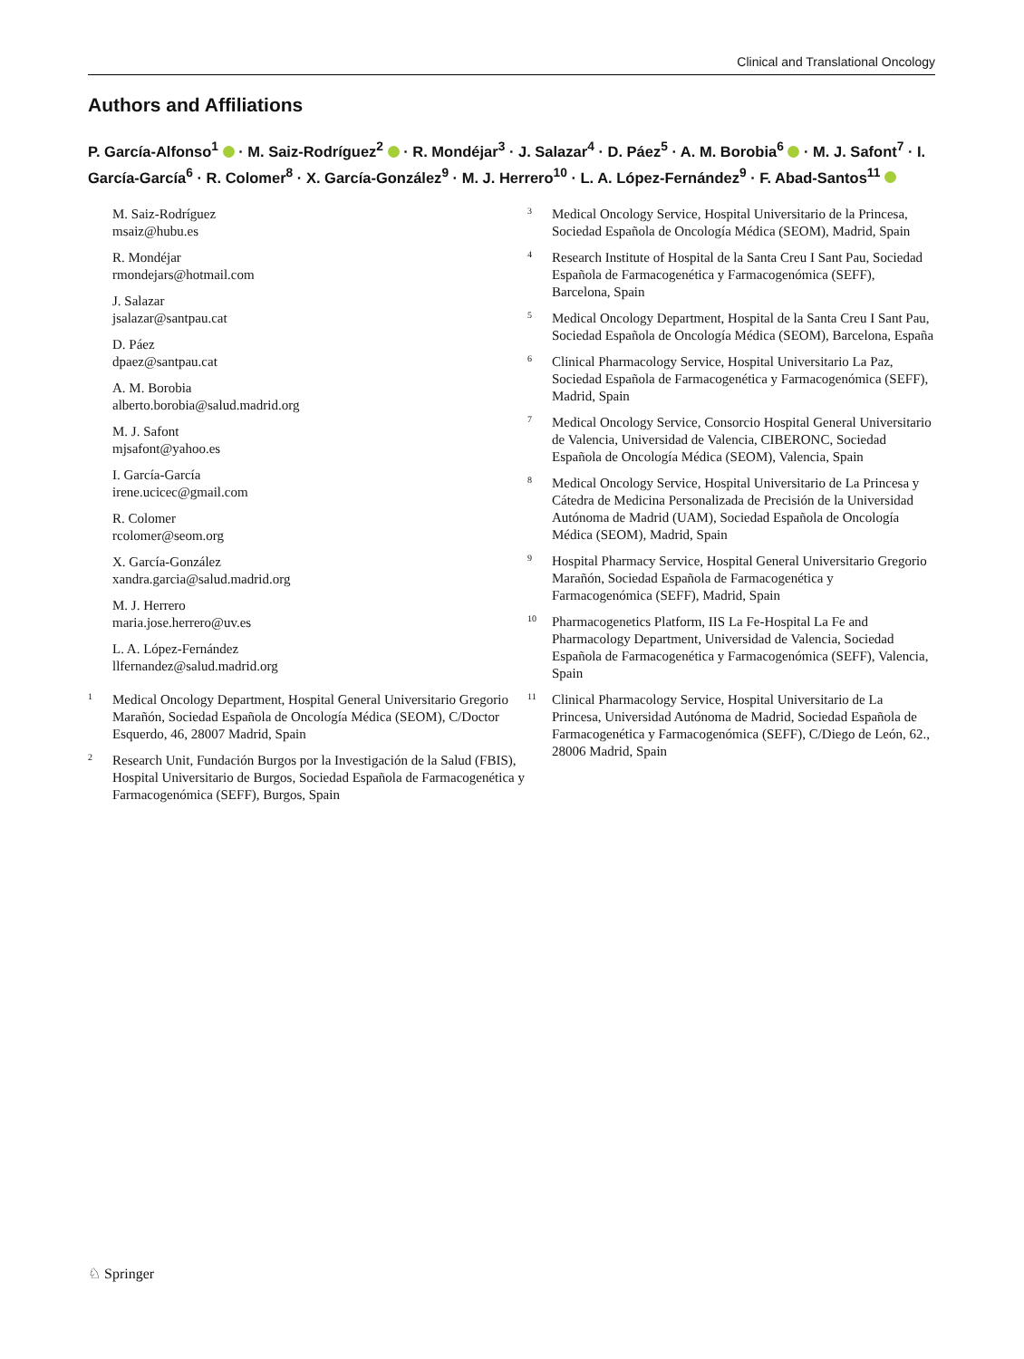Clinical and Translational Oncology
Authors and Affiliations
P. García-Alfonso<sup>1</sup> · M. Saiz-Rodríguez<sup>2</sup> · R. Mondéjar<sup>3</sup> · J. Salazar<sup>4</sup> · D. Páez<sup>5</sup> · A. M. Borobia<sup>6</sup> · M. J. Safont<sup>7</sup> · I. García-García<sup>6</sup> · R. Colomer<sup>8</sup> · X. García-González<sup>9</sup> · M. J. Herrero<sup>10</sup> · L. A. López-Fernández<sup>9</sup> · F. Abad-Santos<sup>11</sup>
M. Saiz-Rodríguez
msaiz@hubu.es
R. Mondéjar
rmondejars@hotmail.com
J. Salazar
jsalazar@santpau.cat
D. Páez
dpaez@santpau.cat
A. M. Borobia
alberto.borobia@salud.madrid.org
M. J. Safont
mjsafont@yahoo.es
I. García-García
irene.ucicec@gmail.com
R. Colomer
rcolomer@seom.org
X. García-González
xandra.garcia@salud.madrid.org
M. J. Herrero
maria.jose.herrero@uv.es
L. A. López-Fernández
llfernandez@salud.madrid.org
<sup>1</sup>
Medical Oncology Department, Hospital General Universitario Gregorio Marañón, Sociedad Española de Oncología Médica (SEOM), C/Doctor Esquerdo, 46, 28007 Madrid, Spain
<sup>2</sup>
Research Unit, Fundación Burgos por la Investigación de la Salud (FBIS), Hospital Universitario de Burgos, Sociedad Española de Farmacogenética y Farmacogenómica (SEFF), Burgos, Spain
<sup>3</sup>
Medical Oncology Service, Hospital Universitario de la Princesa, Sociedad Española de Oncología Médica (SEOM), Madrid, Spain
<sup>4</sup>
Research Institute of Hospital de la Santa Creu I Sant Pau, Sociedad Española de Farmacogenética y Farmacogenómica (SEFF), Barcelona, Spain
<sup>5</sup>
Medical Oncology Department, Hospital de la Santa Creu I Sant Pau, Sociedad Española de Oncología Médica (SEOM), Barcelona, España
<sup>6</sup>
Clinical Pharmacology Service, Hospital Universitario La Paz, Sociedad Española de Farmacogenética y Farmacogenómica (SEFF), Madrid, Spain
<sup>7</sup>
Medical Oncology Service, Consorcio Hospital General Universitario de Valencia, Universidad de Valencia, CIBERONC, Sociedad Española de Oncología Médica (SEOM), Valencia, Spain
<sup>8</sup>
Medical Oncology Service, Hospital Universitario de La Princesa y Cátedra de Medicina Personalizada de Precisión de la Universidad Autónoma de Madrid (UAM), Sociedad Española de Oncología Médica (SEOM), Madrid, Spain
<sup>9</sup>
Hospital Pharmacy Service, Hospital General Universitario Gregorio Marañón, Sociedad Española de Farmacogenética y Farmacogenómica (SEFF), Madrid, Spain
<sup>10</sup>
Pharmacogenetics Platform, IIS La Fe-Hospital La Fe and Pharmacology Department, Universidad de Valencia, Sociedad Española de Farmacogenética y Farmacogenómica (SEFF), Valencia, Spain
<sup>11</sup>
Clinical Pharmacology Service, Hospital Universitario de La Princesa, Universidad Autónoma de Madrid, Sociedad Española de Farmacogenética y Farmacogenómica (SEFF), C/Diego de León, 62., 28006 Madrid, Spain
♘ Springer